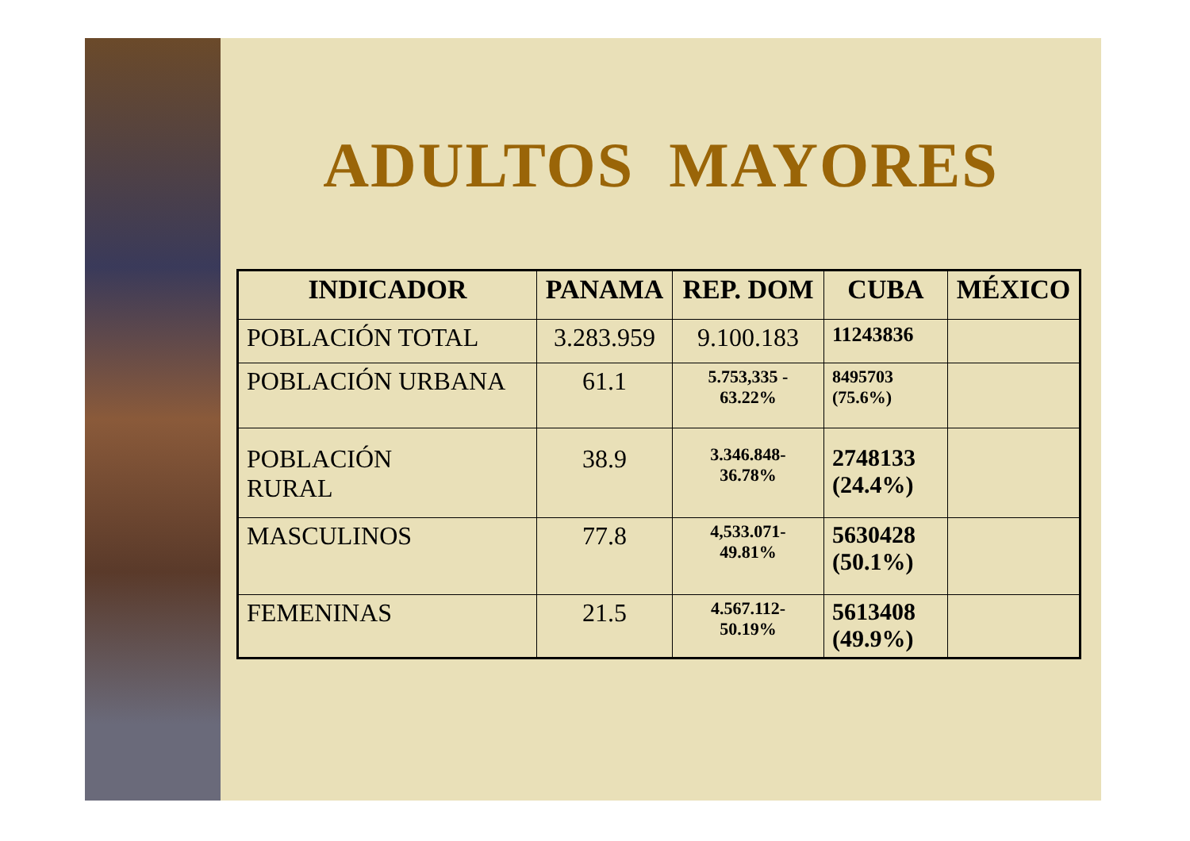ADULTOS MAYORES
| INDICADOR | PANAMA | REP. DOM | CUBA | MÉXICO |
| --- | --- | --- | --- | --- |
| POBLACIÓN TOTAL | 3.283.959 | 9.100.183 | 11243836 | |
| POBLACIÓN URBANA | 61.1 | 5.753,335 - 63.22% | 8495703 (75.6%) | |
| POBLACIÓN RURAL | 38.9 | 3.346.848- 36.78% | 2748133 (24.4%) | |
| MASCULINOS | 77.8 | 4,533.071- 49.81% | 5630428 (50.1%) | |
| FEMENINAS | 21.5 | 4.567.112- 50.19% | 5613408 (49.9%) | |